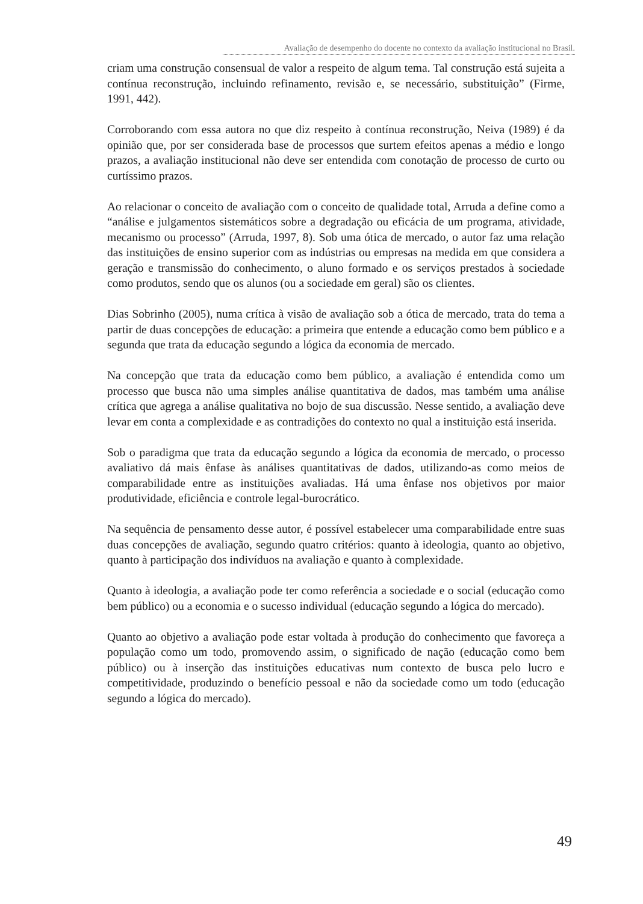Avaliação de desempenho do docente no contexto da avaliação institucional no Brasil.
criam uma construção consensual de valor a respeito de algum tema. Tal construção está sujeita a contínua reconstrução, incluindo refinamento, revisão e, se necessário, substituição” (Firme, 1991, 442).
Corroborando com essa autora no que diz respeito à contínua reconstrução, Neiva (1989) é da opinião que, por ser considerada base de processos que surtem efeitos apenas a médio e longo prazos, a avaliação institucional não deve ser entendida com conotação de processo de curto ou curtíssimo prazos.
Ao relacionar o conceito de avaliação com o conceito de qualidade total, Arruda a define como a “análise e julgamentos sistemáticos sobre a degradação ou eficácia de um programa, atividade, mecanismo ou processo” (Arruda, 1997, 8). Sob uma ótica de mercado, o autor faz uma relação das instituições de ensino superior com as indústrias ou empresas na medida em que considera a geração e transmissão do conhecimento, o aluno formado e os serviços prestados à sociedade como produtos, sendo que os alunos (ou a sociedade em geral) são os clientes.
Dias Sobrinho (2005), numa crítica à visão de avaliação sob a ótica de mercado, trata do tema a partir de duas concepções de educação: a primeira que entende a educação como bem público e a segunda que trata da educação segundo a lógica da economia de mercado.
Na concepção que trata da educação como bem público, a avaliação é entendida como um processo que busca não uma simples análise quantitativa de dados, mas também uma análise crítica que agrega a análise qualitativa no bojo de sua discussão. Nesse sentido, a avaliação deve levar em conta a complexidade e as contradições do contexto no qual a instituição está inserida.
Sob o paradigma que trata da educação segundo a lógica da economia de mercado, o processo avaliativo dá mais ênfase às análises quantitativas de dados, utilizando-as como meios de comparabilidade entre as instituições avaliadas. Há uma ênfase nos objetivos por maior produtividade, eficiência e controle legal-burocrático.
Na sequência de pensamento desse autor, é possível estabelecer uma comparabilidade entre suas duas concepções de avaliação, segundo quatro critérios: quanto à ideologia, quanto ao objetivo, quanto à participação dos indivíduos na avaliação e quanto à complexidade.
Quanto à ideologia, a avaliação pode ter como referência a sociedade e o social (educação como bem público) ou a economia e o sucesso individual (educação segundo a lógica do mercado).
Quanto ao objetivo a avaliação pode estar voltada à produção do conhecimento que favoreça a população como um todo, promovendo assim, o significado de nação (educação como bem público) ou à inserção das instituições educativas num contexto de busca pelo lucro e competitividade, produzindo o benefício pessoal e não da sociedade como um todo (educação segundo a lógica do mercado).
49